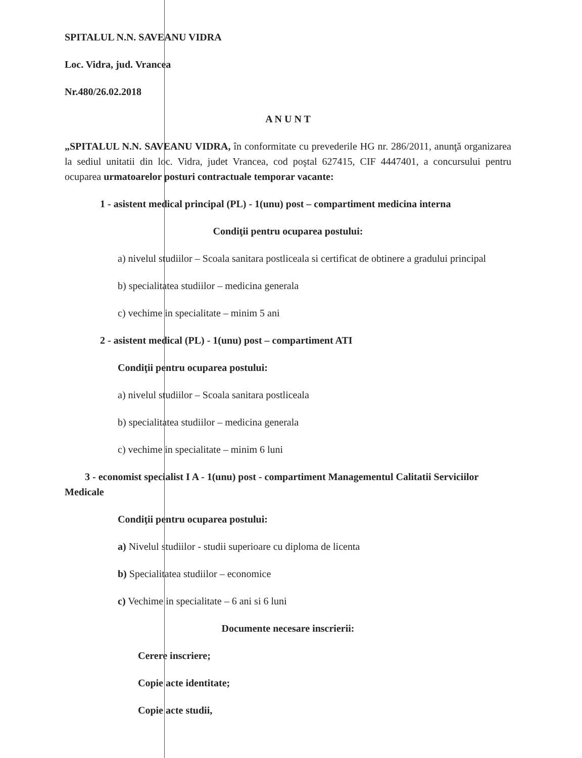SPITALUL N.N. SAVEANU VIDRA
Loc. Vidra, jud. Vrancea
Nr.480/26.02.2018
A N U N T
„SPITALUL N.N. SAVEANU VIDRA, în conformitate cu prevederile HG nr. 286/2011, anunţă organizarea la sediul unitatii din loc. Vidra, judet Vrancea, cod poştal 627415, CIF 4447401, a concursului pentru ocuparea urmatoarelor posturi contractuale temporar vacante:
1 - asistent medical principal (PL) - 1(unu) post – compartiment medicina interna
Condiţii pentru ocuparea postului:
a) nivelul studiilor – Scoala sanitara postliceala si certificat de obtinere a gradului principal
b) specialitatea studiilor – medicina generala
c) vechime in specialitate – minim 5 ani
2 - asistent medical (PL) - 1(unu) post – compartiment ATI
Condiţii pentru ocuparea postului:
a) nivelul studiilor – Scoala sanitara postliceala
b) specialitatea studiilor – medicina generala
c) vechime in specialitate – minim 6 luni
3 - economist specialist I A - 1(unu) post - compartiment Managementul Calitatii Serviciilor Medicale
Condiţii pentru ocuparea postului:
a) Nivelul studiilor - studii superioare cu diploma de licenta
b) Specialitatea studiilor – economice
c) Vechime in specialitate – 6 ani si 6 luni
Documente necesare inscrierii:
Cerere inscriere;
Copie acte identitate;
Copie acte studii,